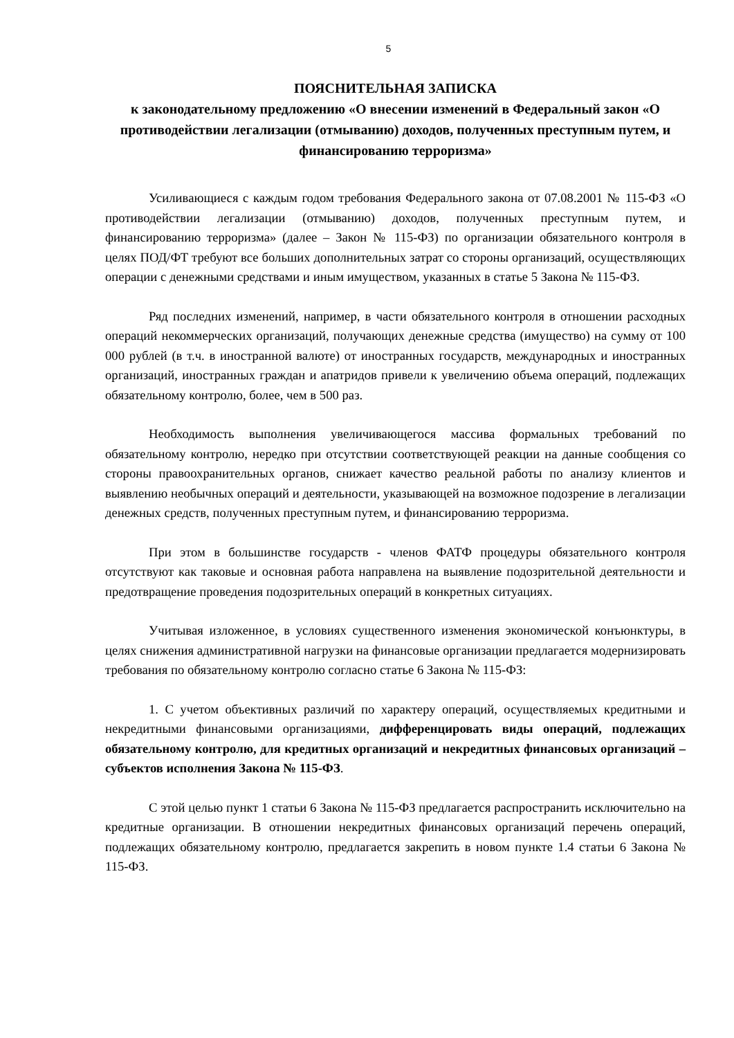5
ПОЯСНИТЕЛЬНАЯ ЗАПИСКА
к законодательному предложению «О внесении изменений в Федеральный закон «О противодействии легализации (отмыванию) доходов, полученных преступным путем, и финансированию терроризма»
Усиливающиеся с каждым годом требования Федерального закона от 07.08.2001 № 115-ФЗ «О противодействии легализации (отмыванию) доходов, полученных преступным путем, и финансированию терроризма» (далее – Закон № 115-ФЗ) по организации обязательного контроля в целях ПОД/ФТ требуют все больших дополнительных затрат со стороны организаций, осуществляющих операции с денежными средствами и иным имуществом, указанных в статье 5 Закона № 115-ФЗ.
Ряд последних изменений, например, в части обязательного контроля в отношении расходных операций некоммерческих организаций, получающих денежные средства (имущество) на сумму от 100 000 рублей (в т.ч. в иностранной валюте) от иностранных государств, международных и иностранных организаций, иностранных граждан и апатридов привели к увеличению объема операций, подлежащих обязательному контролю, более, чем в 500 раз.
Необходимость выполнения увеличивающегося массива формальных требований по обязательному контролю, нередко при отсутствии соответствующей реакции на данные сообщения со стороны правоохранительных органов, снижает качество реальной работы по анализу клиентов и выявлению необычных операций и деятельности, указывающей на возможное подозрение в легализации денежных средств, полученных преступным путем, и финансированию терроризма.
При этом в большинстве государств - членов ФАТФ процедуры обязательного контроля отсутствуют как таковые и основная работа направлена на выявление подозрительной деятельности и предотвращение проведения подозрительных операций в конкретных ситуациях.
Учитывая изложенное, в условиях существенного изменения экономической конъюнктуры, в целях снижения административной нагрузки на финансовые организации предлагается модернизировать требования по обязательному контролю согласно статье 6 Закона № 115-ФЗ:
1. С учетом объективных различий по характеру операций, осуществляемых кредитными и некредитными финансовыми организациями, дифференцировать виды операций, подлежащих обязательному контролю, для кредитных организаций и некредитных финансовых организаций – субъектов исполнения Закона № 115-ФЗ.
С этой целью пункт 1 статьи 6 Закона № 115-ФЗ предлагается распространить исключительно на кредитные организации. В отношении некредитных финансовых организаций перечень операций, подлежащих обязательному контролю, предлагается закрепить в новом пункте 1.4 статьи 6 Закона № 115-ФЗ.